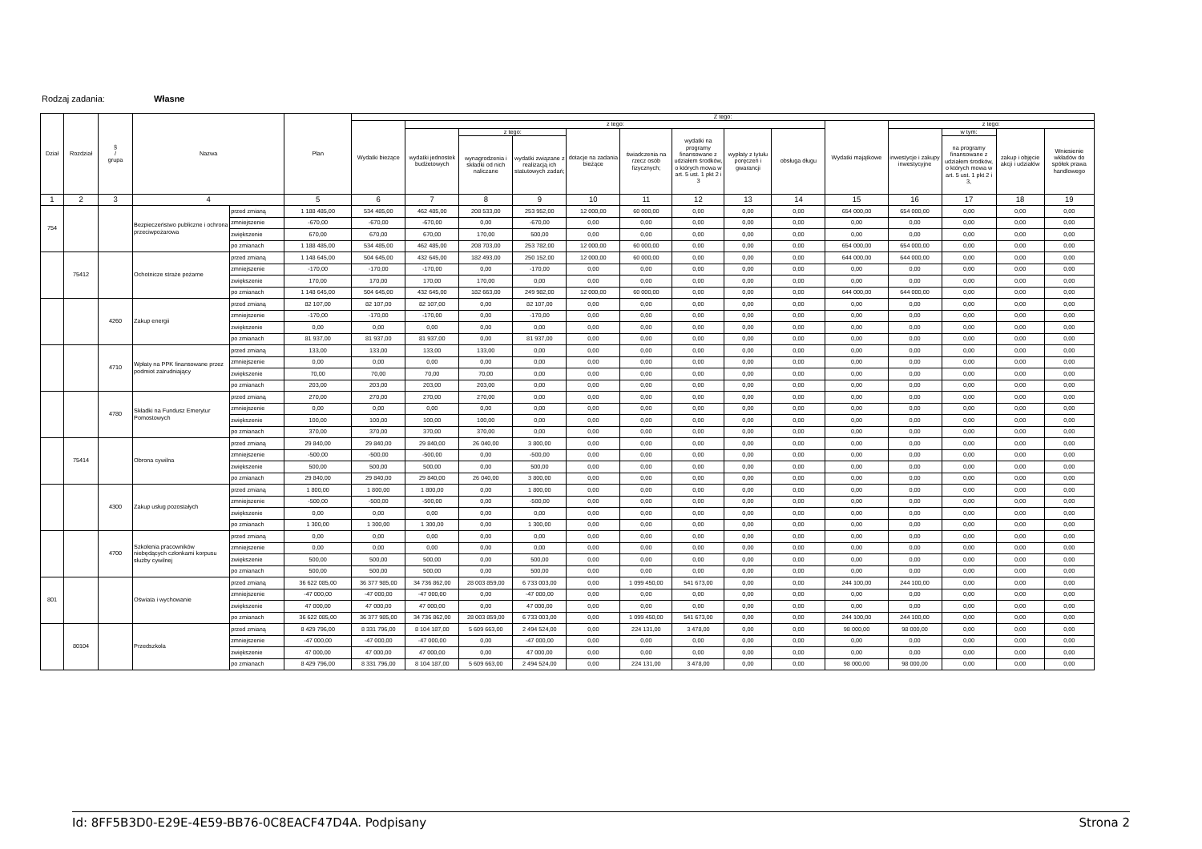Rodzaj zadania: Własne
| Dział | Rozdział | § / grupa | Nazwa | | Plan | Z tego: | | | | | | | | | | | | | |
| --- | --- | --- | --- | --- | --- | --- | --- | --- | --- | --- | --- | --- | --- | --- | --- | --- | --- | --- | --- |
| | | | | | | Wydatki bieżące | z tego: | | | | | | | | Wydatki majątkowe | z tego: | | | |
| | | | | | | | wydatki jednostek budżetowych | z tego: | | dotacje na zadania bieżące | świadczenia na rzecz osób fizycznych; | wydatki na programy finansowane z udziałem środków, o których mowa w art. 5 ust. 1 pkt 2 i 3 | wypłaty z tytułu poręczeń i gwarancji | obsługa długu | | inwestycje i zakupy inwestycyjne | w tym: | zakup i objęcie akcji i udziałów | Wniesienie wkładów do spółek prawa handlowego |
| | | | | | | | | wynagrodzenia i składki od nich naliczane | wydatki związane z realizacją ich statutowych zadań; | | | | | | | | na programy finansowane z udziałem środków, o których mowa w art. 5 ust. 1 pkt 2 i 3, | | |
| 1 | 2 | 3 | 4 | | 5 | 6 | 7 | 8 | 9 | 10 | 11 | 12 | 13 | 14 | 15 | 16 | 17 | 18 | 19 |
| 754 | | | Bezpieczeństwo publiczne i ochrona przeciwpożarowa | przed zmianą | 1 188 485,00 | 534 485,00 | 462 485,00 | 208 533,00 | 253 952,00 | 12 000,00 | 60 000,00 | 0,00 | 0,00 | 0,00 | 654 000,00 | 654 000,00 | 0,00 | 0,00 | 0,00 |
| | | | | zmniejszenie | -670,00 | -670,00 | -670,00 | 0,00 | -670,00 | 0,00 | 0,00 | 0,00 | 0,00 | 0,00 | 0,00 | 0,00 | 0,00 | 0,00 | 0,00 |
| | | | | zwiększenie | 670,00 | 670,00 | 670,00 | 170,00 | 500,00 | 0,00 | 0,00 | 0,00 | 0,00 | 0,00 | 0,00 | 0,00 | 0,00 | 0,00 | 0,00 |
| | | | | po zmianach | 1 188 485,00 | 534 485,00 | 462 485,00 | 208 703,00 | 253 782,00 | 12 000,00 | 60 000,00 | 0,00 | 0,00 | 0,00 | 654 000,00 | 654 000,00 | 0,00 | 0,00 | 0,00 |
| | 75412 | | Ochotnicze straże pożarne | przed zmianą | 1 148 645,00 | 504 645,00 | 432 645,00 | 182 493,00 | 250 152,00 | 12 000,00 | 60 000,00 | 0,00 | 0,00 | 0,00 | 644 000,00 | 644 000,00 | 0,00 | 0,00 | 0,00 |
| | | | | zmniejszenie | -170,00 | -170,00 | -170,00 | 0,00 | -170,00 | 0,00 | 0,00 | 0,00 | 0,00 | 0,00 | 0,00 | 0,00 | 0,00 | 0,00 | 0,00 |
| | | | | zwiększenie | 170,00 | 170,00 | 170,00 | 170,00 | 0,00 | 0,00 | 0,00 | 0,00 | 0,00 | 0,00 | 0,00 | 0,00 | 0,00 | 0,00 | 0,00 |
| | | | | po zmianach | 1 148 645,00 | 504 645,00 | 432 645,00 | 182 663,00 | 249 982,00 | 12 000,00 | 60 000,00 | 0,00 | 0,00 | 0,00 | 644 000,00 | 644 000,00 | 0,00 | 0,00 | 0,00 |
| | | 4260 | Zakup energii | przed zmianą | 82 107,00 | 82 107,00 | 82 107,00 | 0,00 | 82 107,00 | 0,00 | 0,00 | 0,00 | 0,00 | 0,00 | 0,00 | 0,00 | 0,00 | 0,00 | 0,00 |
| | | | | zmniejszenie | -170,00 | -170,00 | -170,00 | 0,00 | -170,00 | 0,00 | 0,00 | 0,00 | 0,00 | 0,00 | 0,00 | 0,00 | 0,00 | 0,00 | 0,00 |
| | | | | zwiększenie | 0,00 | 0,00 | 0,00 | 0,00 | 0,00 | 0,00 | 0,00 | 0,00 | 0,00 | 0,00 | 0,00 | 0,00 | 0,00 | 0,00 | 0,00 |
| | | | | po zmianach | 81 937,00 | 81 937,00 | 81 937,00 | 0,00 | 81 937,00 | 0,00 | 0,00 | 0,00 | 0,00 | 0,00 | 0,00 | 0,00 | 0,00 | 0,00 | 0,00 |
| | | 4710 | Wpłaty na PPK finansowane przez podmiot zatrudniający | przed zmianą | 133,00 | 133,00 | 133,00 | 133,00 | 0,00 | 0,00 | 0,00 | 0,00 | 0,00 | 0,00 | 0,00 | 0,00 | 0,00 | 0,00 | 0,00 |
| | | | | zmniejszenie | 0,00 | 0,00 | 0,00 | 0,00 | 0,00 | 0,00 | 0,00 | 0,00 | 0,00 | 0,00 | 0,00 | 0,00 | 0,00 | 0,00 | 0,00 |
| | | | | zwiększenie | 70,00 | 70,00 | 70,00 | 70,00 | 0,00 | 0,00 | 0,00 | 0,00 | 0,00 | 0,00 | 0,00 | 0,00 | 0,00 | 0,00 | 0,00 |
| | | | | po zmianach | 203,00 | 203,00 | 203,00 | 203,00 | 0,00 | 0,00 | 0,00 | 0,00 | 0,00 | 0,00 | 0,00 | 0,00 | 0,00 | 0,00 | 0,00 |
| | | 4780 | Składki na Fundusz Emerytur Pomostowych | przed zmianą | 270,00 | 270,00 | 270,00 | 270,00 | 0,00 | 0,00 | 0,00 | 0,00 | 0,00 | 0,00 | 0,00 | 0,00 | 0,00 | 0,00 | 0,00 |
| | | | | zmniejszenie | 0,00 | 0,00 | 0,00 | 0,00 | 0,00 | 0,00 | 0,00 | 0,00 | 0,00 | 0,00 | 0,00 | 0,00 | 0,00 | 0,00 | 0,00 |
| | | | | zwiększenie | 100,00 | 100,00 | 100,00 | 100,00 | 0,00 | 0,00 | 0,00 | 0,00 | 0,00 | 0,00 | 0,00 | 0,00 | 0,00 | 0,00 | 0,00 |
| | | | | po zmianach | 370,00 | 370,00 | 370,00 | 370,00 | 0,00 | 0,00 | 0,00 | 0,00 | 0,00 | 0,00 | 0,00 | 0,00 | 0,00 | 0,00 | 0,00 |
| | 75414 | | Obrona cywilna | przed zmianą | 29 840,00 | 29 840,00 | 29 840,00 | 26 040,00 | 3 800,00 | 0,00 | 0,00 | 0,00 | 0,00 | 0,00 | 0,00 | 0,00 | 0,00 | 0,00 | 0,00 |
| | | | | zmniejszenie | -500,00 | -500,00 | -500,00 | 0,00 | -500,00 | 0,00 | 0,00 | 0,00 | 0,00 | 0,00 | 0,00 | 0,00 | 0,00 | 0,00 | 0,00 |
| | | | | zwiększenie | 500,00 | 500,00 | 500,00 | 0,00 | 500,00 | 0,00 | 0,00 | 0,00 | 0,00 | 0,00 | 0,00 | 0,00 | 0,00 | 0,00 | 0,00 |
| | | | | po zmianach | 29 840,00 | 29 840,00 | 29 840,00 | 26 040,00 | 3 800,00 | 0,00 | 0,00 | 0,00 | 0,00 | 0,00 | 0,00 | 0,00 | 0,00 | 0,00 | 0,00 |
| | | 4300 | Zakup usług pozostałych | przed zmianą | 1 800,00 | 1 800,00 | 1 800,00 | 0,00 | 1 800,00 | 0,00 | 0,00 | 0,00 | 0,00 | 0,00 | 0,00 | 0,00 | 0,00 | 0,00 | 0,00 |
| | | | | zmniejszenie | -500,00 | -500,00 | -500,00 | 0,00 | -500,00 | 0,00 | 0,00 | 0,00 | 0,00 | 0,00 | 0,00 | 0,00 | 0,00 | 0,00 | 0,00 |
| | | | | zwiększenie | 0,00 | 0,00 | 0,00 | 0,00 | 0,00 | 0,00 | 0,00 | 0,00 | 0,00 | 0,00 | 0,00 | 0,00 | 0,00 | 0,00 | 0,00 |
| | | | | po zmianach | 1 300,00 | 1 300,00 | 1 300,00 | 0,00 | 1 300,00 | 0,00 | 0,00 | 0,00 | 0,00 | 0,00 | 0,00 | 0,00 | 0,00 | 0,00 | 0,00 |
| | | 4700 | Szkolenia pracowników niebędących członkami korpusu służby cywilnej | przed zmianą | 0,00 | 0,00 | 0,00 | 0,00 | 0,00 | 0,00 | 0,00 | 0,00 | 0,00 | 0,00 | 0,00 | 0,00 | 0,00 | 0,00 | 0,00 |
| | | | | zmniejszenie | 0,00 | 0,00 | 0,00 | 0,00 | 0,00 | 0,00 | 0,00 | 0,00 | 0,00 | 0,00 | 0,00 | 0,00 | 0,00 | 0,00 | 0,00 |
| | | | | zwiększenie | 500,00 | 500,00 | 500,00 | 0,00 | 500,00 | 0,00 | 0,00 | 0,00 | 0,00 | 0,00 | 0,00 | 0,00 | 0,00 | 0,00 | 0,00 |
| | | | | po zmianach | 500,00 | 500,00 | 500,00 | 0,00 | 500,00 | 0,00 | 0,00 | 0,00 | 0,00 | 0,00 | 0,00 | 0,00 | 0,00 | 0,00 | 0,00 |
| 801 | | | Oświata i wychowanie | przed zmianą | 36 622 085,00 | 36 377 985,00 | 34 736 862,00 | 28 003 859,00 | 6 733 003,00 | 0,00 | 1 099 450,00 | 541 673,00 | 0,00 | 0,00 | 244 100,00 | 244 100,00 | 0,00 | 0,00 | 0,00 |
| | | | | zmniejszenie | -47 000,00 | -47 000,00 | -47 000,00 | 0,00 | -47 000,00 | 0,00 | 0,00 | 0,00 | 0,00 | 0,00 | 0,00 | 0,00 | 0,00 | 0,00 | 0,00 |
| | | | | zwiększenie | 47 000,00 | 47 000,00 | 47 000,00 | 0,00 | 47 000,00 | 0,00 | 0,00 | 0,00 | 0,00 | 0,00 | 0,00 | 0,00 | 0,00 | 0,00 | 0,00 |
| | | | | po zmianach | 36 622 085,00 | 36 377 985,00 | 34 736 862,00 | 28 003 859,00 | 6 733 003,00 | 0,00 | 1 099 450,00 | 541 673,00 | 0,00 | 0,00 | 244 100,00 | 244 100,00 | 0,00 | 0,00 | 0,00 |
| | 80104 | | Przedszkola | przed zmianą | 8 429 796,00 | 8 331 796,00 | 8 104 187,00 | 5 609 663,00 | 2 494 524,00 | 0,00 | 224 131,00 | 3 478,00 | 0,00 | 0,00 | 98 000,00 | 98 000,00 | 0,00 | 0,00 | 0,00 |
| | | | | zmniejszenie | -47 000,00 | -47 000,00 | -47 000,00 | 0,00 | -47 000,00 | 0,00 | 0,00 | 0,00 | 0,00 | 0,00 | 0,00 | 0,00 | 0,00 | 0,00 | 0,00 |
| | | | | zwiększenie | 47 000,00 | 47 000,00 | 47 000,00 | 0,00 | 47 000,00 | 0,00 | 0,00 | 0,00 | 0,00 | 0,00 | 0,00 | 0,00 | 0,00 | 0,00 | 0,00 |
| | | | | po zmianach | 8 429 796,00 | 8 331 796,00 | 8 104 187,00 | 5 609 663,00 | 2 494 524,00 | 0,00 | 224 131,00 | 3 478,00 | 0,00 | 0,00 | 98 000,00 | 98 000,00 | 0,00 | 0,00 | 0,00 |
Id: 8FF5B3D0-E29E-4E59-BB76-0C8EACF47D4A. Podpisany Strona 2